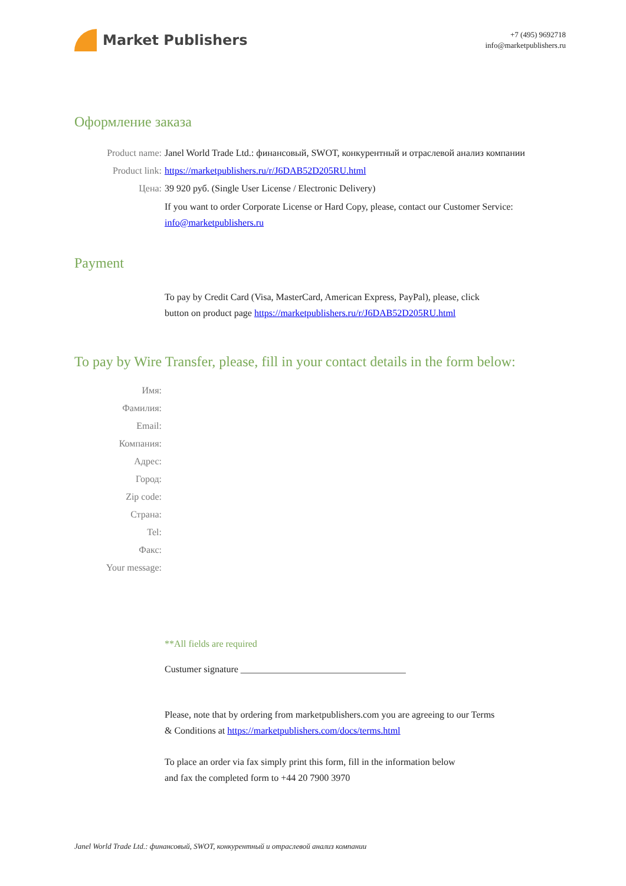Market Publishers
+7 (495) 9692718
info@marketpublishers.ru
Оформление заказа
Product name: Janel World Trade Ltd.: финансовый, SWOT, конкурентный и отраслевой анализ компании
Product link: https://marketpublishers.ru/r/J6DAB52D205RU.html
Цена: 39 920 руб. (Single User License / Electronic Delivery)
If you want to order Corporate License or Hard Copy, please, contact our Customer Service:
info@marketpublishers.ru
Payment
To pay by Credit Card (Visa, MasterCard, American Express, PayPal), please, click
button on product page https://marketpublishers.ru/r/J6DAB52D205RU.html
To pay by Wire Transfer, please, fill in your contact details in the form below:
Имя:
Фамилия:
Email:
Компания:
Адрес:
Город:
Zip code:
Страна:
Tel:
Факс:
Your message:
**All fields are required
Custumer signature ___________________________________
Please, note that by ordering from marketpublishers.com you are agreeing to our Terms
& Conditions at https://marketpublishers.com/docs/terms.html
To place an order via fax simply print this form, fill in the information below
and fax the completed form to +44 20 7900 3970
Janel World Trade Ltd.: финансовый, SWOT, конкурентный и отраслевой анализ компании